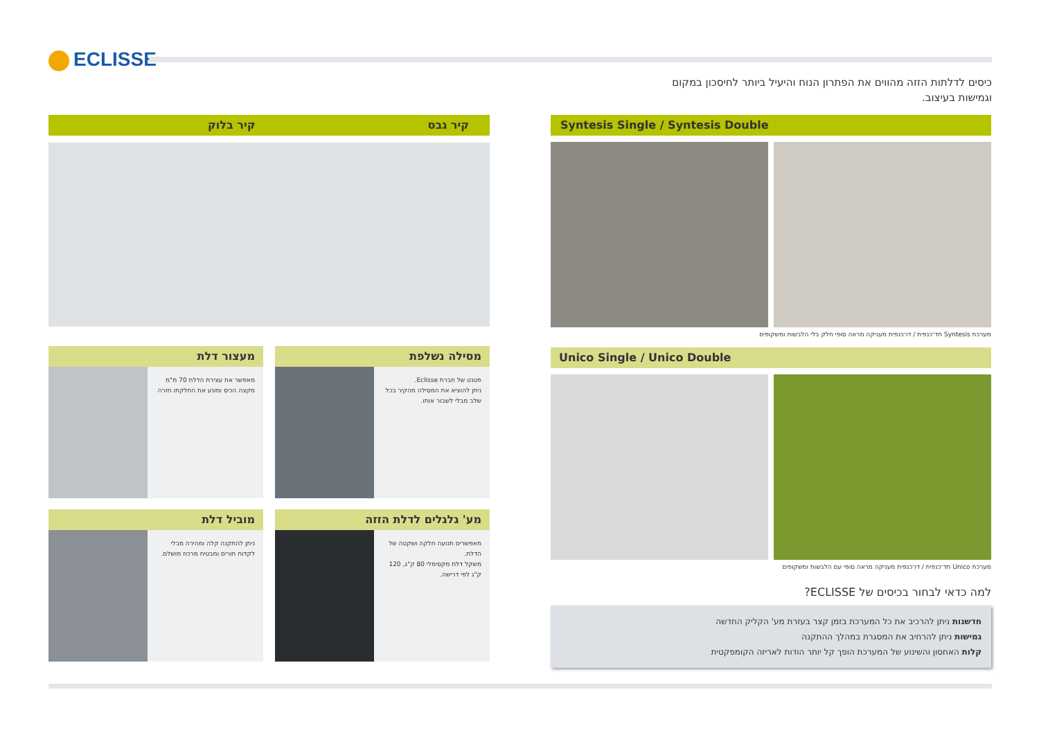ECLISSE
כיסים לדלתות הזזה מהווים את הפתרון הנוח והיעיל ביותר לחיסכון במקום וגמישות בעיצוב.
קיר גבס קיר בלוק
מסילה נשלפת
פטנט של חברת Eclisse.
ניתן להוציא את המסילה מהקיר בכל שלב מבלי לשבור אותו.
מעצור דלת
מאפשר את עצירת הדלת 70 מ"מ מקצה הכיס ומונע את החלקתו חזרה
מע' גלגלים לדלת הזזה
מאפשרים תנועה חלקה ושקטה של הדלת.
משקל דלת מקסימלי 80 ק"ג, 120 ק"ג לפי דרישה.
מוביל דלת
ניתן להתקנה קלה ומהירה מבלי לקדוח חורים ומבטיח מרכוז מושלם.
Syntesis Single / Syntesis Double
מערכת Syntesis חד־כנפית / דו־כנפית מעניקה מראה סופי חלק בלי הלבשות ומשקופים
Unico Single / Unico Double
מערכת Unico חד־כנפית / דו־כנפית מעניקה מראה סופי עם הלבשות ומשקופים
למה כדאי לבחור בכיסים של ECLISSE?
חדשנות ניתן להרכיב את כל המערכת בזמן קצר בעזרת מע' הקליק החדשה
גמישות ניתן להרחיב את המסגרת במהלך ההתקנה
קלות האחסון והשינוע של המערכת הופך קל יותר הודות לאריזה הקומפקטית